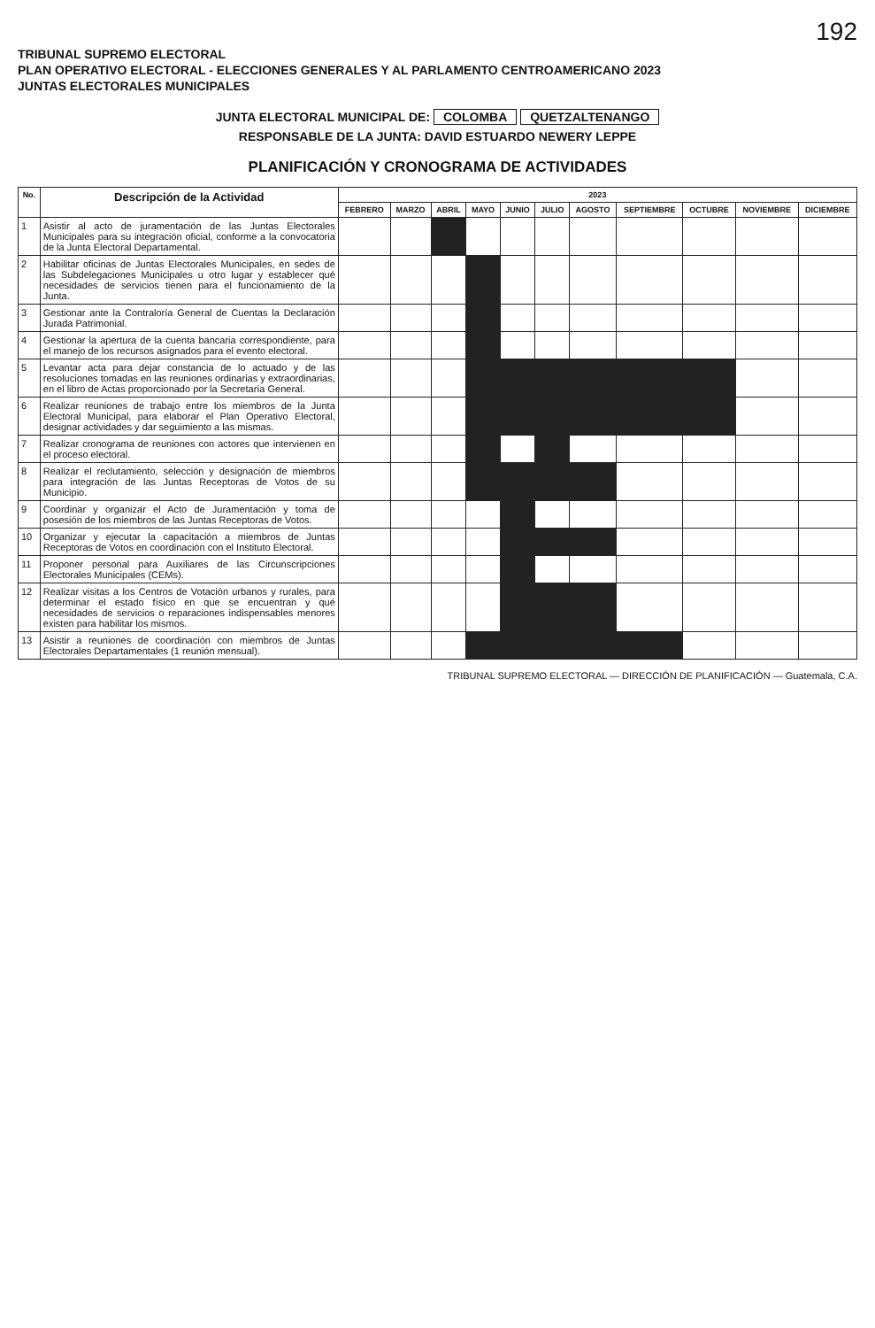192
TRIBUNAL SUPREMO ELECTORAL
PLAN OPERATIVO ELECTORAL - ELECCIONES GENERALES Y AL PARLAMENTO CENTROAMERICANO 2023
JUNTAS ELECTORALES MUNICIPALES
JUNTA ELECTORAL MUNICIPAL DE: COLOMBA QUETZALTENANGO
RESPONSABLE DE LA JUNTA: DAVID ESTUARDO NEWERY LEPPE
PLANIFICACIÓN Y CRONOGRAMA DE ACTIVIDADES
| No. | Descripción de la Actividad | 2023 | | | | | | | | | | |
| --- | --- | --- | --- | --- | --- | --- | --- | --- | --- | --- | --- | --- |
| | | FEBRERO | MARZO | ABRIL | MAYO | JUNIO | JULIO | AGOSTO | SEPTIEMBRE | OCTUBRE | NOVIEMBRE | DICIEMBRE |
| 1 | Asistir al acto de juramentación de las Juntas Electorales Municipales para su integración oficial, conforme a la convocatoria de la Junta Electoral Departamental. | | | | | | | | | | | |
| 2 | Habilitar oficinas de Juntas Electorales Municipales, en sedes de las Subdelegaciones Municipales u otro lugar y establecer qué necesidades de servicios tienen para el funcionamiento de la Junta. | | | | | | | | | | | |
| 3 | Gestionar ante la Contraloría General de Cuentas la Declaración Jurada Patrimonial. | | | | | | | | | | | |
| 4 | Gestionar la apertura de la cuenta bancaria correspondiente, para el manejo de los recursos asignados para el evento electoral. | | | | | | | | | | | |
| 5 | Levantar acta para dejar constancia de lo actuado y de las resoluciones tomadas en las reuniones ordinarias y extraordinarias, en el libro de Actas proporcionado por la Secretaría General. | | | | | | | | | | | |
| 6 | Realizar reuniones de trabajo entre los miembros de la Junta Electoral Municipal, para elaborar el Plan Operativo Electoral, designar actividades y dar seguimiento a las mismas. | | | | | | | | | | | |
| 7 | Realizar cronograma de reuniones con actores que intervienen en el proceso electoral. | | | | | | | | | | | |
| 8 | Realizar el reclutamiento, selección y designación de miembros para integración de las Juntas Receptoras de Votos de su Municipio. | | | | | | | | | | | |
| 9 | Coordinar y organizar el Acto de Juramentación y toma de posesión de los miembros de las Juntas Receptoras de Votos. | | | | | | | | | | | |
| 10 | Organizar y ejecutar la capacitación a miembros de Juntas Receptoras de Votos en coordinación con el Instituto Electoral. | | | | | | | | | | | |
| 11 | Proponer personal para Auxiliares de las Circunscripciones Electorales Municipales (CEMs). | | | | | | | | | | | |
| 12 | Realizar visitas a los Centros de Votación urbanos y rurales, para determinar el estado físico en que se encuentran y qué necesidades de servicios o reparaciones indispensables menores existen para habilitar los mismos. | | | | | | | | | | | |
| 13 | Asistir a reuniones de coordinación con miembros de Juntas Electorales Departamentales (1 reunión mensual). | | | | | | | | | | | |
TRIBUNAL SUPREMO ELECTORAL — DIRECCIÓN DE PLANIFICACIÓN — Guatemala, C.A.